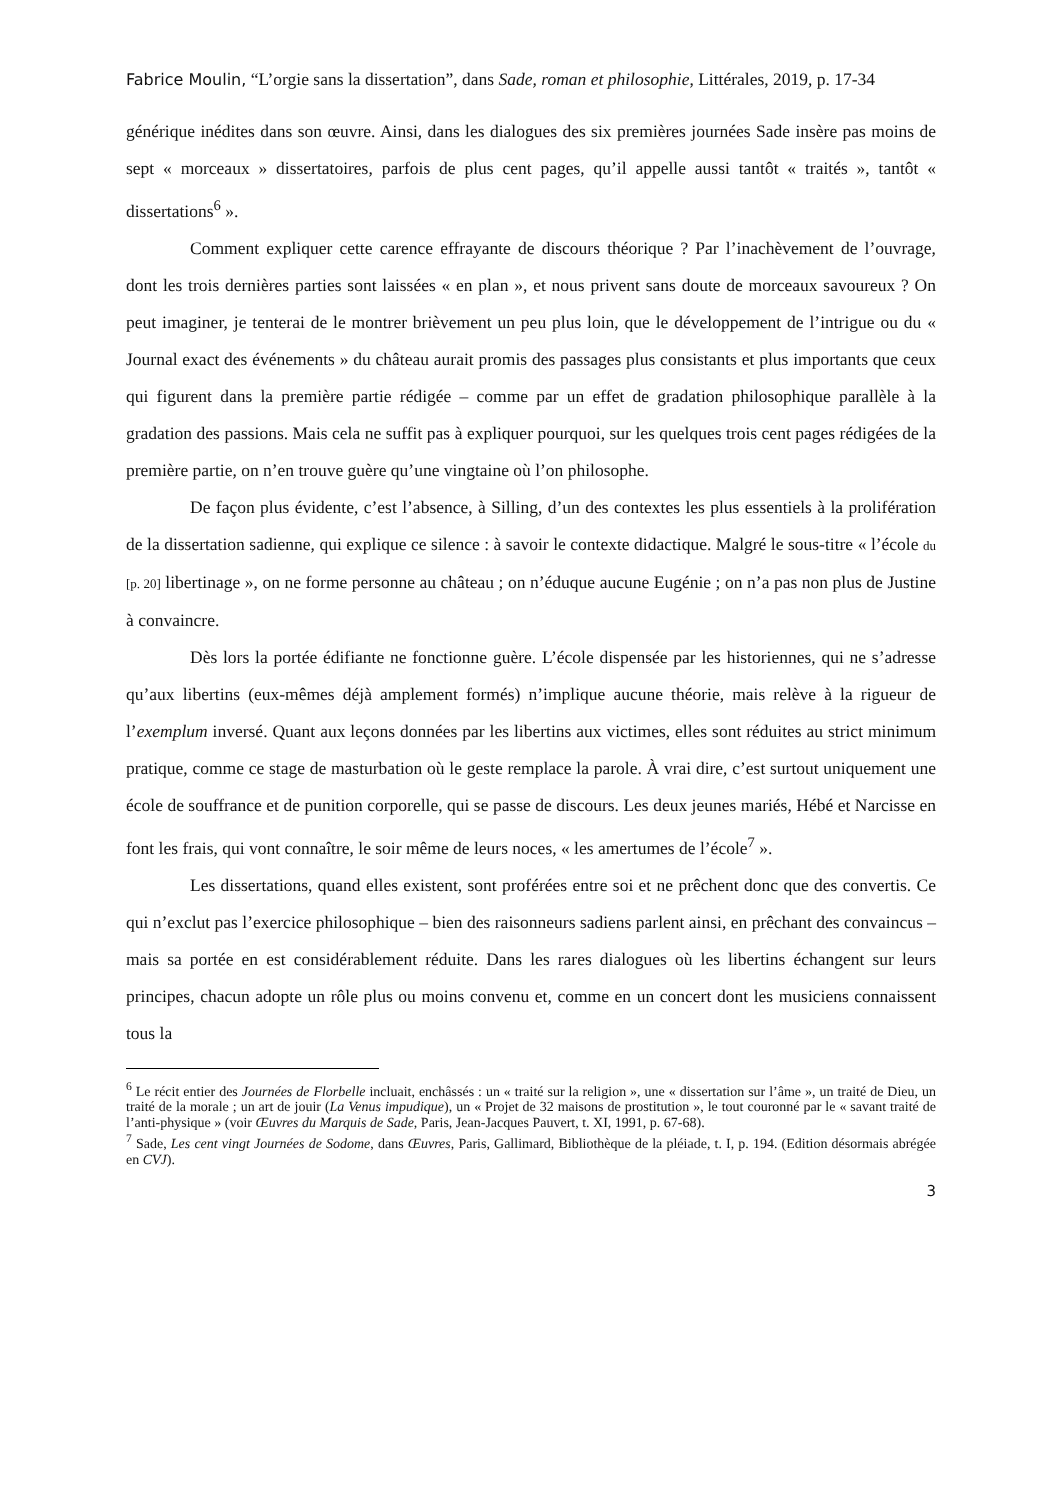Fabrice Moulin, “L’orgie sans la dissertation”, dans Sade, roman et philosophie, Littérales, 2019, p. 17-34
générique inédites dans son œuvre. Ainsi, dans les dialogues des six premières journées Sade insère pas moins de sept « morceaux » dissertatoires, parfois de plus cent pages, qu’il appelle aussi tantôt « traités », tantôt « dissertations<sup>6</sup> ».
Comment expliquer cette carence effrayante de discours théorique ? Par l’inachèvement de l’ouvrage, dont les trois dernières parties sont laissées « en plan », et nous privent sans doute de morceaux savoureux ? On peut imaginer, je tenterai de le montrer brièvement un peu plus loin, que le développement de l’intrigue ou du « Journal exact des événements » du château aurait promis des passages plus consistants et plus importants que ceux qui figurent dans la première partie rédigée – comme par un effet de gradation philosophique parallèle à la gradation des passions. Mais cela ne suffit pas à expliquer pourquoi, sur les quelques trois cent pages rédigées de la première partie, on n’en trouve guère qu’une vingtaine où l’on philosophe.
De façon plus évidente, c’est l’absence, à Silling, d’un des contextes les plus essentiels à la prolifération de la dissertation sadienne, qui explique ce silence : à savoir le contexte didactique. Malgré le sous-titre « l’école du [p. 20] libertinage », on ne forme personne au château ; on n’éduque aucune Eugénie ; on n’a pas non plus de Justine à convaincre.
Dès lors la portée édifiante ne fonctionne guère. L’école dispensée par les historiennes, qui ne s’adresse qu’aux libertins (eux-mêmes déjà amplement formés) n’implique aucune théorie, mais relève à la rigueur de l’exemplum inversé. Quant aux leçons données par les libertins aux victimes, elles sont réduites au strict minimum pratique, comme ce stage de masturbation où le geste remplace la parole. À vrai dire, c’est surtout uniquement une école de souffrance et de punition corporelle, qui se passe de discours. Les deux jeunes mariés, Hébé et Narcisse en font les frais, qui vont connaître, le soir même de leurs noces, « les amertumes de l’école<sup>7</sup> ».
Les dissertations, quand elles existent, sont proférées entre soi et ne prêchent donc que des convertis. Ce qui n’exclut pas l’exercice philosophique – bien des raisonneurs sadiens parlent ainsi, en prêchant des convaincus – mais sa portée en est considérablement réduite. Dans les rares dialogues où les libertins échangent sur leurs principes, chacun adopte un rôle plus ou moins convenu et, comme en un concert dont les musiciens connaissent tous la
<sup>6</sup> Le récit entier des Journées de Florbelle incluait, enchâssés : un « traité sur la religion », une « dissertation sur l’âme », un traité de Dieu, un traité de la morale ; un art de jouir (La Venus impudique), un « Projet de 32 maisons de prostitution », le tout couronné par le « savant traité de l’anti-physique » (voir Œuvres du Marquis de Sade, Paris, Jean-Jacques Pauvert, t. XI, 1991, p. 67-68).
<sup>7</sup> Sade, Les cent vingt Journées de Sodome, dans Œuvres, Paris, Gallimard, Bibliothèque de la pléiade, t. I, p. 194. (Edition désormais abrégée en CVJ).
3